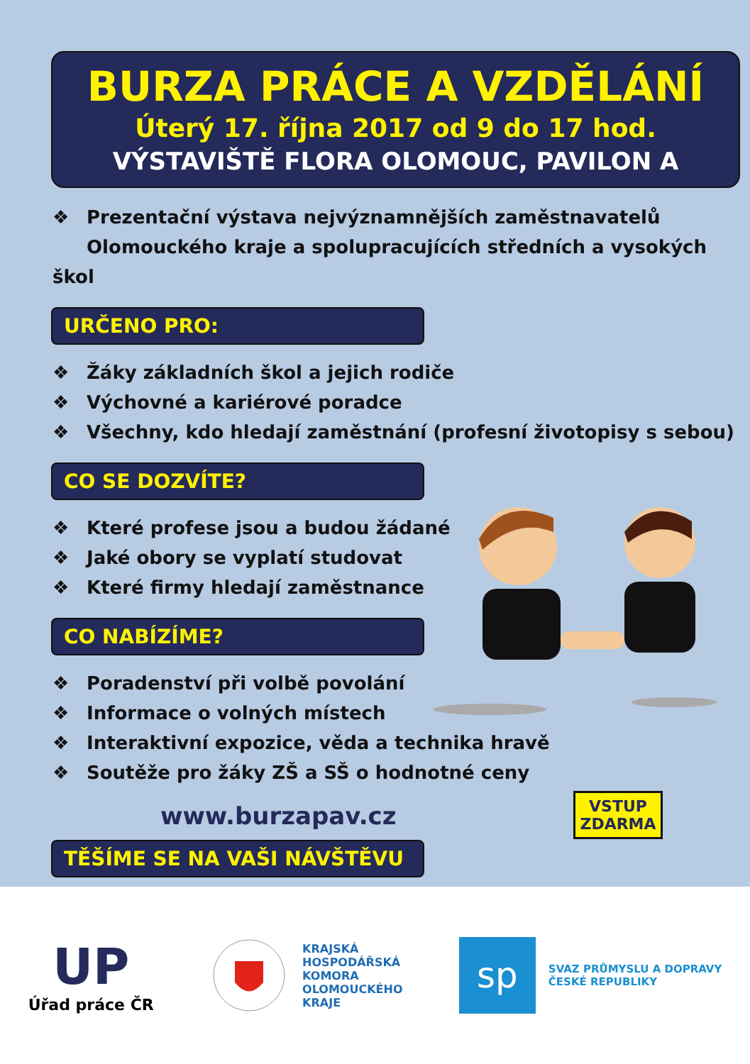BURZA PRÁCE A VZDĚLÁNÍ
Úterý 17. října 2017 od 9 do 17 hod.
VÝSTAVIŠTĚ FLORA OLOMOUC, PAVILON A
❖ Prezentační výstava nejvýznamnějších zaměstnavatelů
Olomouckého kraje a spolupracujících středních a vysokých škol
URČENO PRO:
❖ Žáky základních škol a jejich rodiče
❖ Výchovné a kariérové poradce
❖ Všechny, kdo hledají zaměstnání (profesní životopisy s sebou)
CO SE DOZVÍTE?
❖ Které profese jsou a budou žádané
❖ Jaké obory se vyplatí studovat
❖ Které firmy hledají zaměstnance
CO NABÍZÍME?
❖ Poradenství při volbě povolání
❖ Informace o volných místech
❖ Interaktivní expozice, věda a technika hravě
❖ Soutěže pro žáky ZŠ a SŠ o hodnotné ceny
www.burzapav.cz
TĚŠÍME SE NA VAŠI NÁVŠTĚVU
VSTUP
ZDARMA
UP
Úřad práce ČR
KRAJSKÁ
HOSPODÁŘSKÁ
KOMORA
OLOMOUCKÉHO
KRAJE
sp
SVAZ PRŮMYSLU A DOPRAVY
ČESKÉ REPUBLIKY